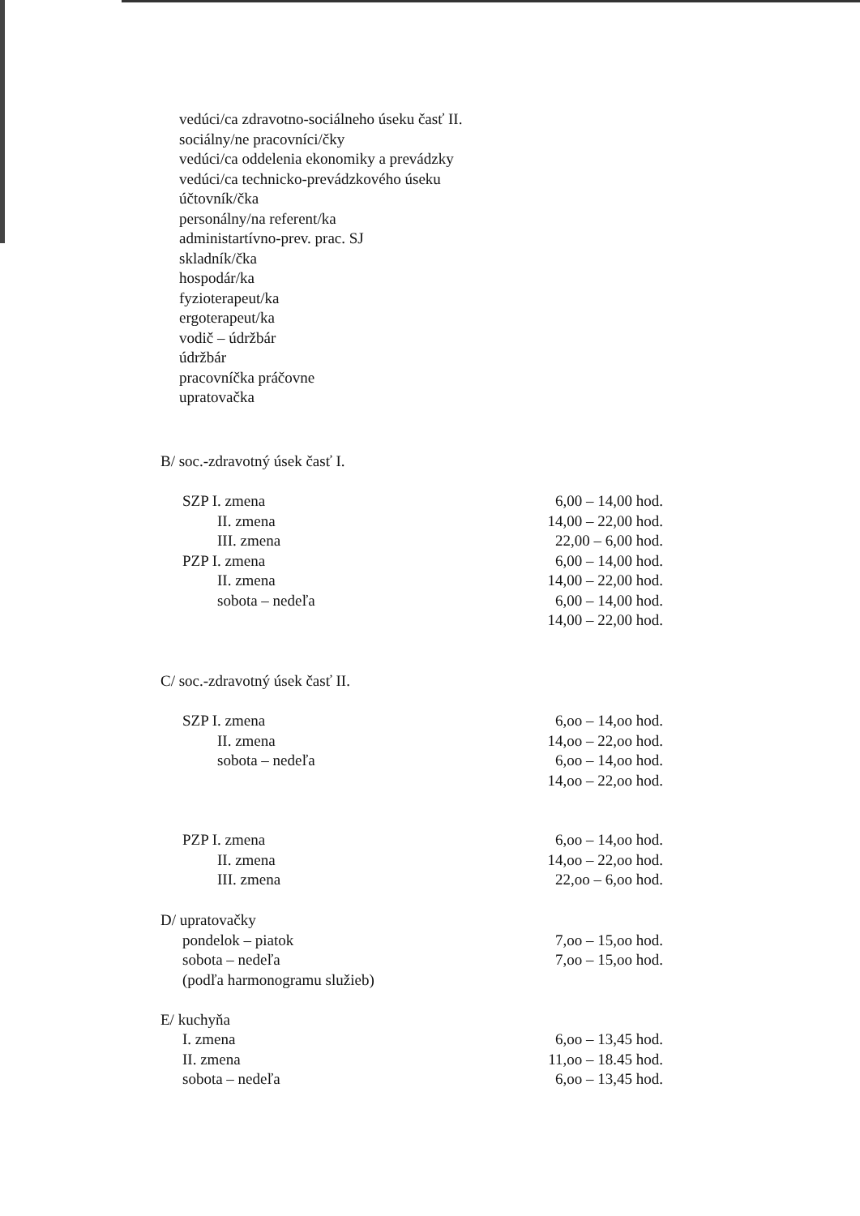vedúci/ca zdravotno-sociálneho úseku časť II.
sociálny/ne pracovníci/čky
vedúci/ca oddelenia ekonomiky a prevádzky
vedúci/ca technicko-prevádzkového úseku
účtovník/čka
personálny/na referent/ka
administartívno-prev. prac. SJ
skladník/čka
hospodár/ka
fyzioterapeut/ka
ergoterapeut/ka
vodič – údržbár
údržbár
pracovníčka práčovne
upratovačka
B/ soc.-zdravotný úsek časť I.
| SZP I. zmena | 6,00 – 14,00 hod. |
| II. zmena | 14,00 – 22,00 hod. |
| III. zmena | 22,00 – 6,00 hod. |
| PZP I. zmena | 6,00 – 14,00 hod. |
| II. zmena | 14,00 – 22,00 hod. |
| sobota – nedeľa | 6,00 – 14,00 hod. |
| | 14,00 – 22,00 hod. |
C/ soc.-zdravotný úsek časť II.
| SZP I. zmena | 6,oo – 14,oo hod. |
| II. zmena | 14,oo – 22,oo hod. |
| sobota – nedeľa | 6,oo – 14,oo hod. |
| | 14,oo – 22,oo hod. |
| PZP I. zmena | 6,oo – 14,oo hod. |
| II. zmena | 14,oo – 22,oo hod. |
| III. zmena | 22,oo – 6,oo hod. |
| D/ upratovačky | |
| pondelok – piatok | 7,oo – 15,oo hod. |
| sobota – nedeľa | 7,oo – 15,oo hod. |
| (podľa harmonogramu služieb) | |
| E/ kuchyňa | |
| I. zmena | 6,oo – 13,45 hod. |
| II. zmena | 11,oo – 18.45 hod. |
| sobota – nedeľa | 6,oo – 13,45 hod. |